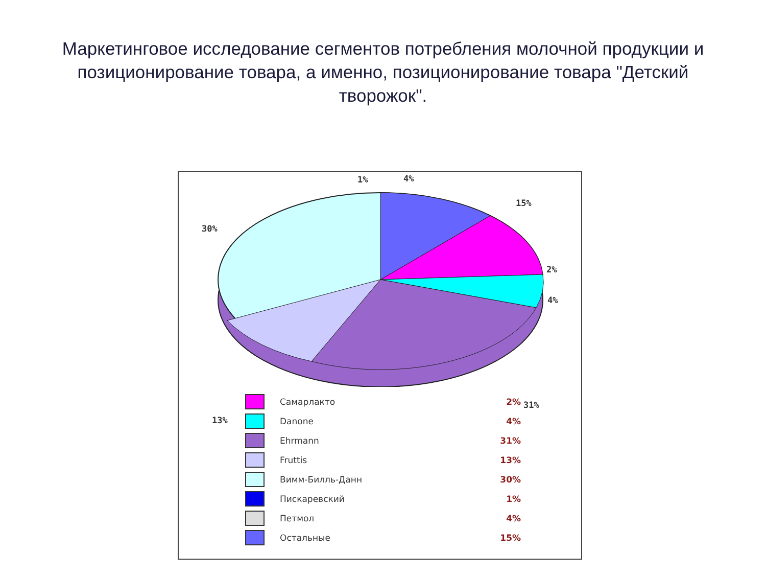Маркетинговое исследование сегментов потребления молочной продукции и позиционирование товара, а именно, позиционирование товара "Детский творожок".
1% 4%
15%
30%
2%
4%
31%
13%
Самарлакто 2%
Danone 4%
Ehrmann 31%
Fruttis 13%
Вимм-Билль-Данн 30%
Пискаревский 1%
Петмол 4%
Остальные 15%